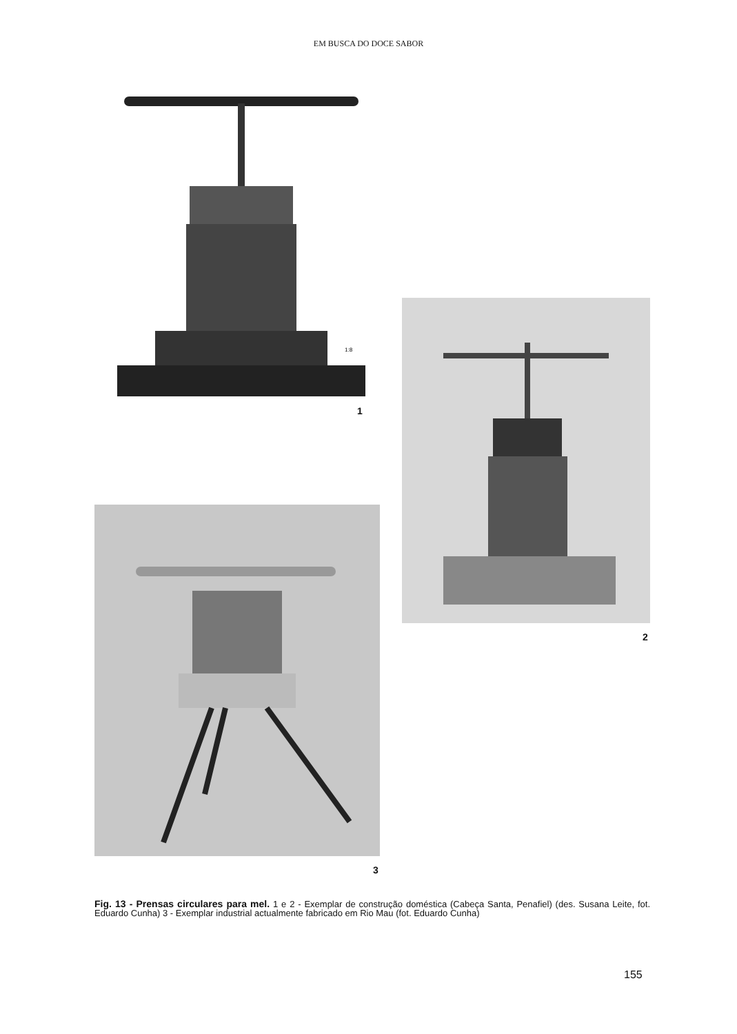EM BUSCA DO DOCE SABOR
1:8
1
2
3
Fig. 13 - Prensas circulares para mel. 1 e 2 - Exemplar de construção doméstica (Cabeça Santa, Penafiel) (des. Susana Leite, fot. Eduardo Cunha) 3 - Exemplar industrial actualmente fabricado em Rio Mau (fot. Eduardo Cunha)
155